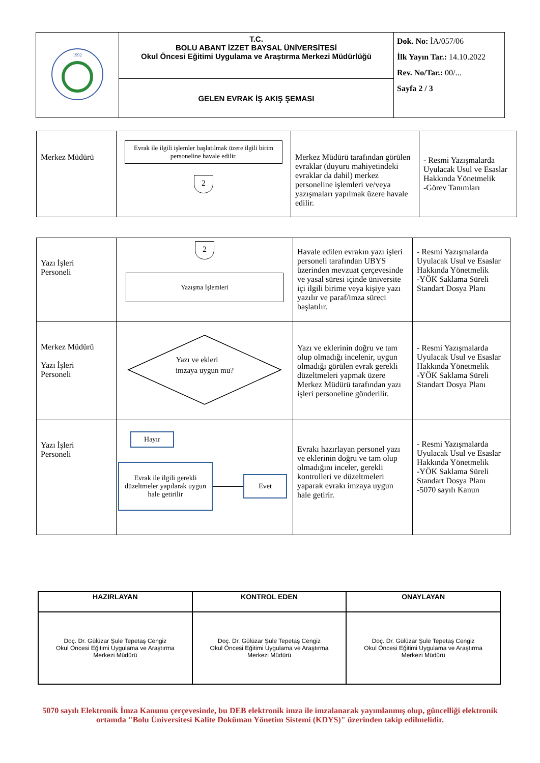| 1992 | T.C. BOLU ABANT İZZET BAYSAL ÜNİVERSİTESİ Okul Öncesi Eğitimi Uygulama ve Araştırma Merkezi Müdürlüğü | Dok. No: İA/057/06 İlk Yayın Tar.: 14.10.2022 Rev. No/Tar.: 00/... Sayfa 2 / 3 |
| | GELEN EVRAK İŞ AKIŞ ŞEMASI | |
| Merkez Müdürü | Evrak ile ilgili işlemler başlatılmak üzere ilgili birim personeline havale edilir. 2 | Merkez Müdürü tarafından görülen evraklar (duyuru mahiyetindeki evraklar da dahil) merkez personeline işlemleri ve/veya yazışmaları yapılmak üzere havale edilir. | - Resmi Yazışmalarda Uyulacak Usul ve Esaslar Hakkında Yönetmelik -Görev Tanımları |
| Yazı İşleri Personeli | 2 Yazışma İşlemleri | Havale edilen evrakın yazı işleri personeli tarafından UBYS üzerinden mevzuat çerçevesinde ve yasal süresi içinde üniversite içi ilgili birime veya kişiye yazı yazılır ve paraf/imza süreci başlatılır. | - Resmi Yazışmalarda Uyulacak Usul ve Esaslar Hakkında Yönetmelik -YÖK Saklama Süreli Standart Dosya Planı |
| Merkez Müdürü Yazı İşleri Personeli | Yazı ve ekleri imzaya uygun mu? | Yazı ve eklerinin doğru ve tam olup olmadığı incelenir, uygun olmadığı görülen evrak gerekli düzeltmeleri yapmak üzere Merkez Müdürü tarafından yazı işleri personeline gönderilir. | - Resmi Yazışmalarda Uyulacak Usul ve Esaslar Hakkında Yönetmelik -YÖK Saklama Süreli Standart Dosya Planı |
| Yazı İşleri Personeli | Hayır Evrak ile ilgili gerekli düzeltmeler yapılarak uygun hale getirilir Evet | Evrakı hazırlayan personel yazı ve eklerinin doğru ve tam olup olmadığını inceler, gerekli kontrolleri ve düzeltmeleri yaparak evrakı imzaya uygun hale getirir. | - Resmi Yazışmalarda Uyulacak Usul ve Esaslar Hakkında Yönetmelik -YÖK Saklama Süreli Standart Dosya Planı -5070 sayılı Kanun |
| HAZIRLAYAN | KONTROL EDEN | ONAYLAYAN |
| --- | --- | --- |
| Doç. Dr. Gülüzar Şule Tepetaş Cengiz Okul Öncesi Eğitimi Uygulama ve Araştırma Merkezi Müdürü | Doç. Dr. Gülüzar Şule Tepetaş Cengiz Okul Öncesi Eğitimi Uygulama ve Araştırma Merkezi Müdürü | Doç. Dr. Gülüzar Şule Tepetaş Cengiz Okul Öncesi Eğitimi Uygulama ve Araştırma Merkezi Müdürü |
5070 sayılı Elektronik İmza Kanunu çerçevesinde, bu DEB elektronik imza ile imzalanarak yayımlanmış olup, güncelliği elektronik ortamda "Bolu Üniversitesi Kalite Doküman Yönetim Sistemi (KDYS)" üzerinden takip edilmelidir.